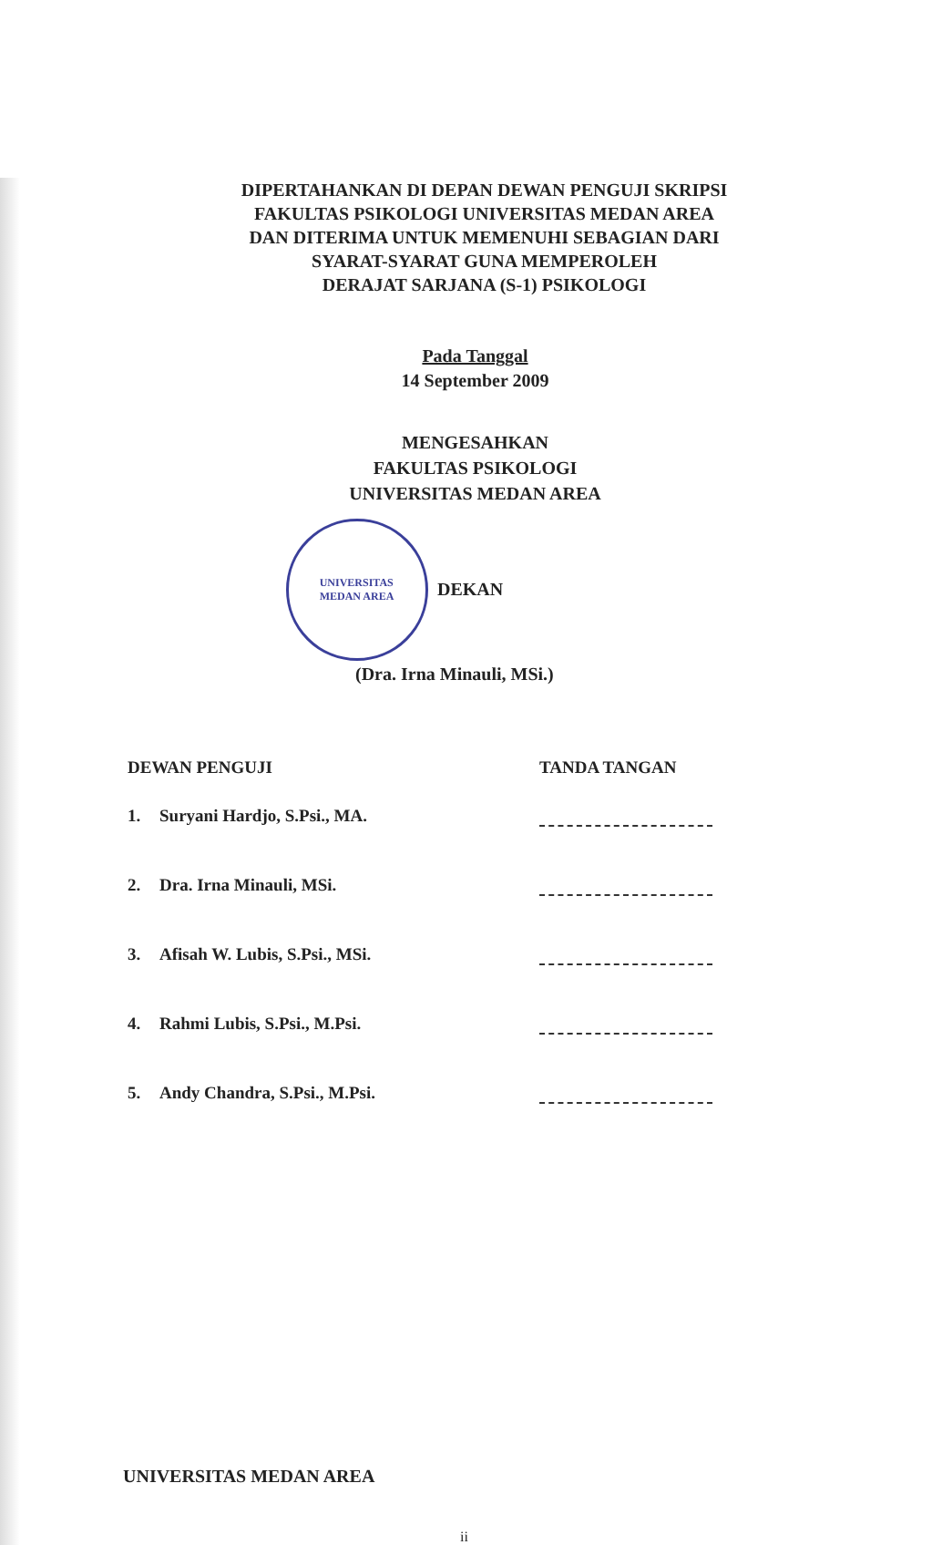DIPERTAHANKAN DI DEPAN DEWAN PENGUJI SKRIPSI
FAKULTAS PSIKOLOGI UNIVERSITAS MEDAN AREA
DAN DITERIMA UNTUK MEMENUHI SEBAGIAN DARI
SYARAT-SYARAT GUNA MEMPEROLEH
DERAJAT SARJANA (S-1) PSIKOLOGI
Pada Tanggal
14 September 2009
MENGESAHKAN
FAKULTAS PSIKOLOGI
UNIVERSITAS MEDAN AREA
UNIVERSITAS
MEDAN AREA
DEKAN
(Dra. Irna Minauli, MSi.)
| DEWAN PENGUJI | | TANDA TANGAN |
| --- | --- | --- |
| 1. | Suryani Hardjo, S.Psi., MA. | |
| 2. | Dra. Irna Minauli, MSi. | |
| 3. | Afisah W. Lubis, S.Psi., MSi. | |
| 4. | Rahmi Lubis, S.Psi., M.Psi. | |
| 5. | Andy Chandra, S.Psi., M.Psi. | |
UNIVERSITAS MEDAN AREA
ii